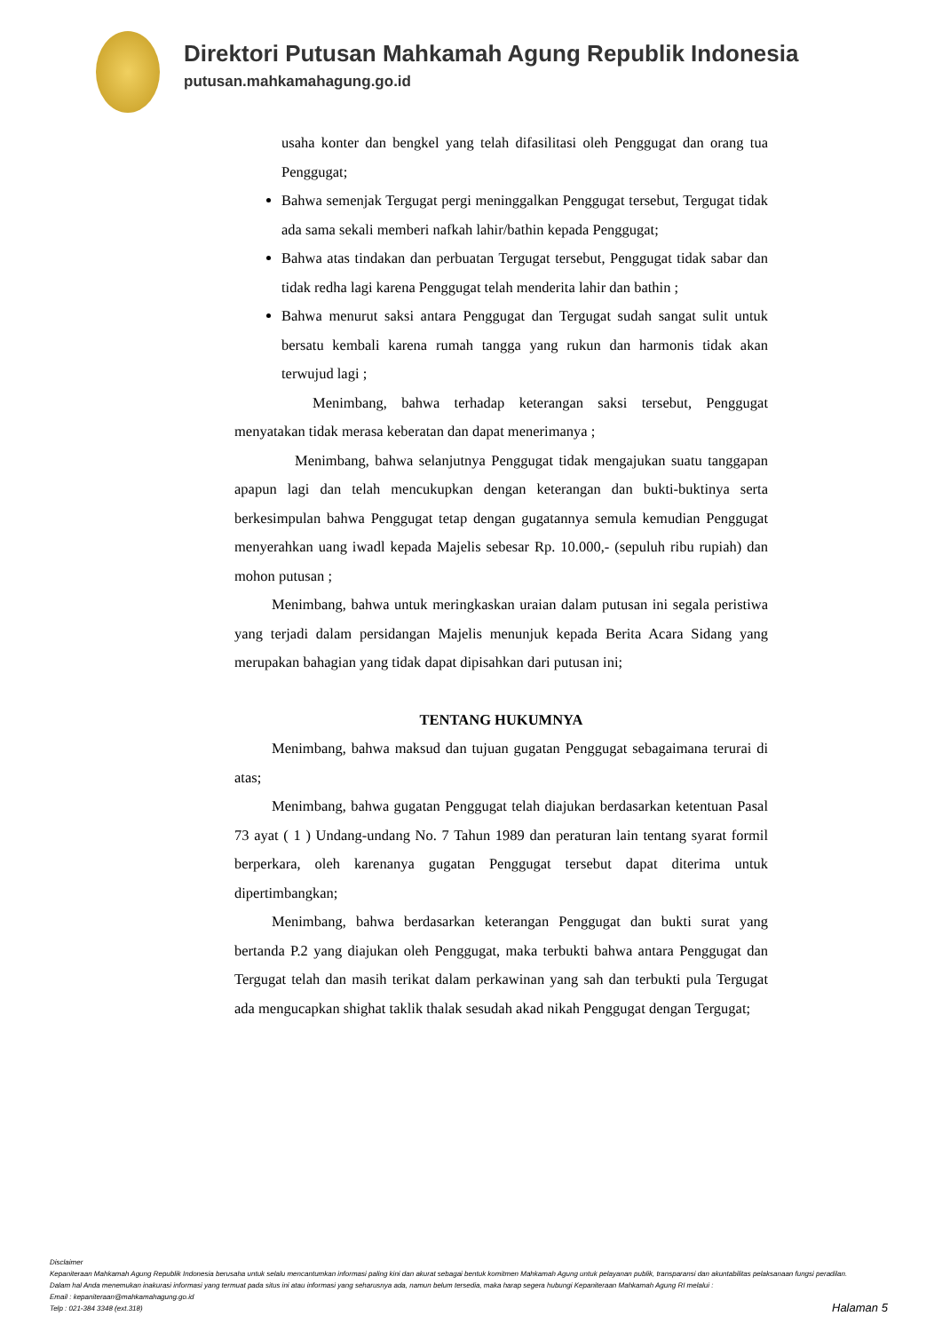Direktori Putusan Mahkamah Agung Republik Indonesia
putusan.mahkamahagung.go.id
usaha konter dan bengkel yang telah difasilitasi oleh Penggugat dan orang tua Penggugat;
Bahwa semenjak Tergugat pergi meninggalkan Penggugat tersebut, Tergugat tidak ada sama sekali memberi nafkah lahir/bathin kepada Penggugat;
Bahwa atas tindakan dan perbuatan Tergugat tersebut, Penggugat tidak sabar dan tidak redha lagi karena Penggugat telah menderita lahir dan bathin ;
Bahwa menurut saksi antara Penggugat dan Tergugat sudah sangat sulit untuk bersatu kembali karena rumah tangga yang rukun dan harmonis tidak akan terwujud lagi ;
Menimbang, bahwa terhadap keterangan saksi tersebut, Penggugat menyatakan tidak merasa keberatan dan dapat menerimanya ;
Menimbang, bahwa selanjutnya Penggugat tidak mengajukan suatu tanggapan apapun lagi dan telah mencukupkan dengan keterangan dan bukti-buktinya serta berkesimpulan bahwa Penggugat tetap dengan gugatannya semula kemudian Penggugat menyerahkan uang iwadl kepada Majelis sebesar Rp. 10.000,- (sepuluh ribu rupiah) dan mohon putusan ;
Menimbang, bahwa untuk meringkaskan uraian dalam putusan ini segala peristiwa yang terjadi dalam persidangan Majelis menunjuk kepada Berita Acara Sidang yang merupakan bahagian yang tidak dapat dipisahkan dari putusan ini;
TENTANG HUKUMNYA
Menimbang, bahwa maksud dan tujuan gugatan Penggugat sebagaimana terurai di atas;
Menimbang, bahwa gugatan Penggugat telah diajukan berdasarkan ketentuan Pasal 73 ayat ( 1 ) Undang-undang No. 7 Tahun 1989 dan peraturan lain tentang syarat formil berperkara, oleh karenanya gugatan Penggugat tersebut dapat diterima untuk dipertimbangkan;
Menimbang, bahwa berdasarkan keterangan Penggugat dan bukti surat yang bertanda P.2 yang diajukan oleh Penggugat, maka terbukti bahwa antara Penggugat dan Tergugat telah dan masih terikat dalam perkawinan yang sah dan terbukti pula Tergugat ada mengucapkan shighat taklik thalak sesudah akad nikah Penggugat dengan Tergugat;
Disclaimer
Kepaniteraan Mahkamah Agung Republik Indonesia berusaha untuk selalu mencantumkan informasi paling kini dan akurat sebagai bentuk komitmen Mahkamah Agung untuk pelayanan publik, transparansi dan akuntabilitas pelaksanaan fungsi peradilan.
Dalam hal Anda menemukan inakurasi informasi yang termuat pada situs ini atau informasi yang seharusnya ada, namun belum tersedia, maka harap segera hubungi Kepaniteraan Mahkamah Agung RI melalui :
Email : kepaniteraan@mahkamahagung.go.id
Telp : 021-384 3348 (ext.318)
Halaman 5